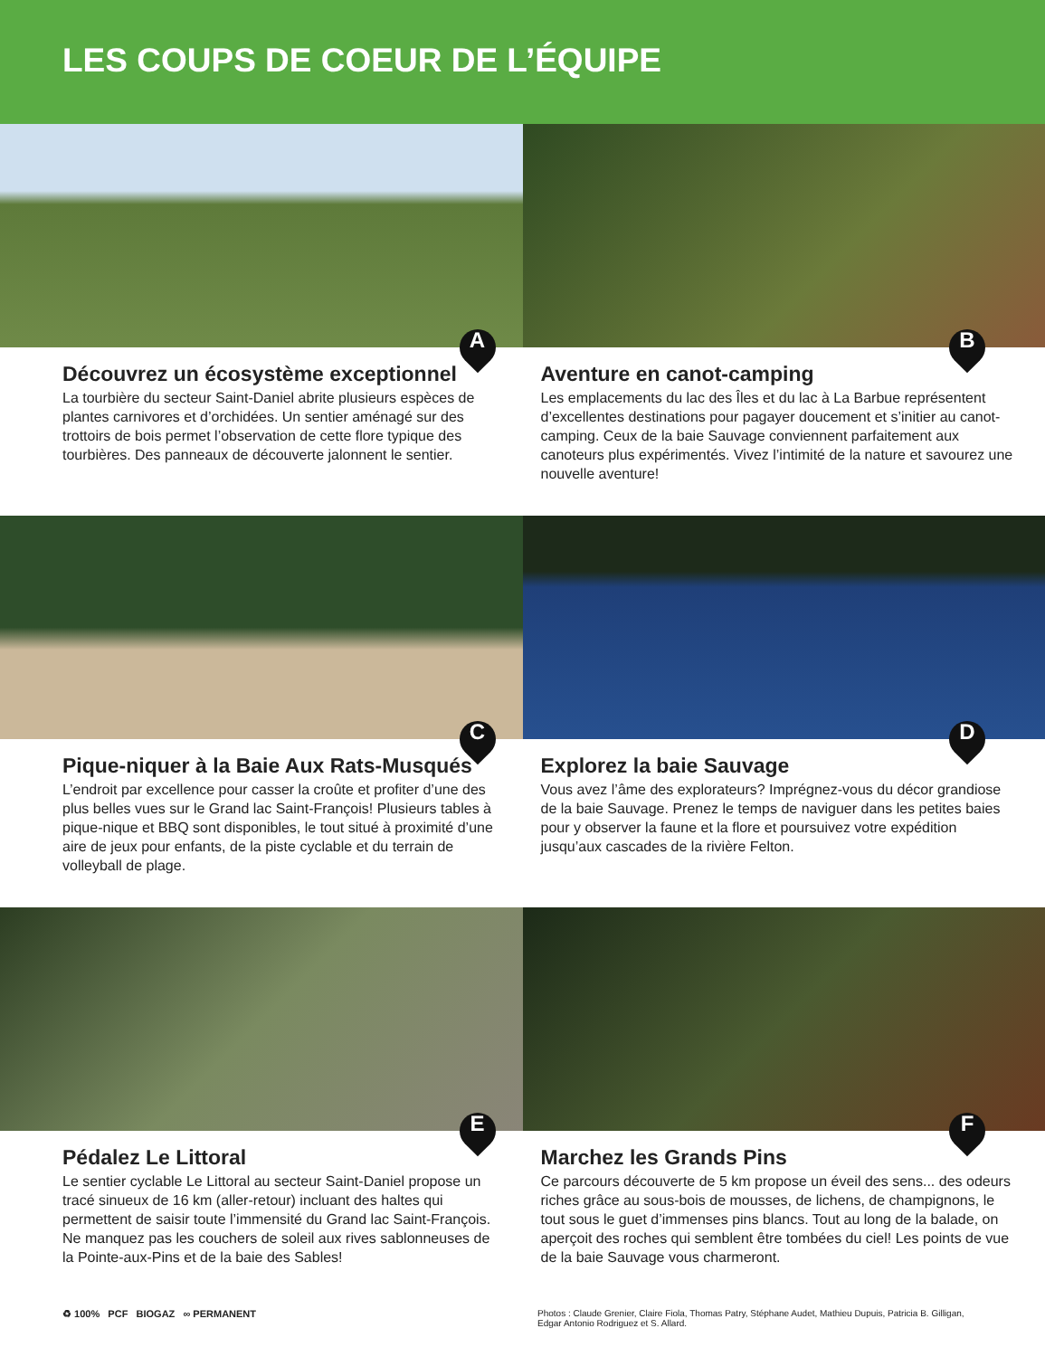LES COUPS DE COEUR DE L’ÉQUIPE
A
Découvrez un écosystème exceptionnel
La tourbière du secteur Saint-Daniel abrite plusieurs espèces de plantes carnivores et d’orchidées. Un sentier aménagé sur des trottoirs de bois permet l’observation de cette flore typique des tourbières. Des panneaux de découverte jalonnent le sentier.
B
Aventure en canot-camping
Les emplacements du lac des Îles et du lac à La Barbue représentent d’excellentes destinations pour pagayer doucement et s’initier au canot-camping. Ceux de la baie Sauvage conviennent parfaitement aux canoteurs plus expérimentés. Vivez l’intimité de la nature et savourez une nouvelle aventure!
C
Pique-niquer à la Baie Aux Rats-Musqués
L’endroit par excellence pour casser la croûte et profiter d’une des plus belles vues sur le Grand lac Saint-François! Plusieurs tables à pique-nique et BBQ sont disponibles, le tout situé à proximité d’une aire de jeux pour enfants, de la piste cyclable et du terrain de volleyball de plage.
D
Explorez la baie Sauvage
Vous avez l’âme des explorateurs? Imprégnez-vous du décor grandiose de la baie Sauvage. Prenez le temps de naviguer dans les petites baies pour y observer la faune et la flore et poursuivez votre expédition jusqu’aux cascades de la rivière Felton.
E
Pédalez Le Littoral
Le sentier cyclable Le Littoral au secteur Saint-Daniel propose un tracé sinueux de 16 km (aller-retour) incluant des haltes qui permettent de saisir toute l’immensité du Grand lac Saint-François. Ne manquez pas les couchers de soleil aux rives sablonneuses de la Pointe-aux-Pins et de la baie des Sables!
F
Marchez les Grands Pins
Ce parcours découverte de 5 km propose un éveil des sens... des odeurs riches grâce au sous-bois de mousses, de lichens, de champignons, le tout sous le guet d’immenses pins blancs. Tout au long de la balade, on aperçoit des roches qui semblent être tombées du ciel! Les points de vue de la baie Sauvage vous charmeront.
♻ 100% PCF BIOGAZ ∞ PERMANENT Photos : Claude Grenier, Claire Fiola, Thomas Patry, Stéphane Audet, Mathieu Dupuis, Patricia B. Gilligan, Edgar Antonio Rodriguez et S. Allard.